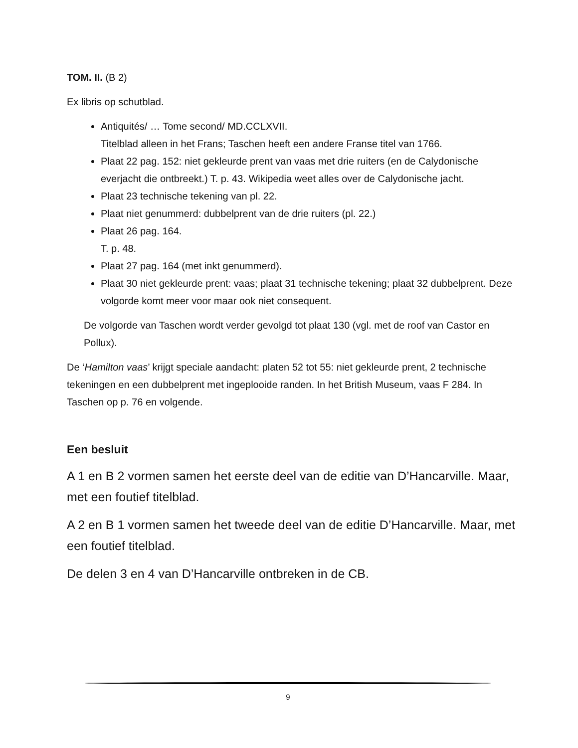TOM. II. (B 2)
Ex libris op schutblad.
Antiquités/ … Tome second/ MD.CCLXVII.
Titelblad alleen in het Frans; Taschen heeft een andere Franse titel van 1766.
Plaat 22 pag. 152: niet gekleurde prent van vaas met drie ruiters (en de Calydonische everjacht die ontbreekt.) T. p. 43. Wikipedia weet alles over de Calydonische jacht.
Plaat 23 technische tekening van pl. 22.
Plaat niet genummerd: dubbelprent van de drie ruiters (pl. 22.)
Plaat 26 pag. 164.
T. p. 48.
Plaat 27 pag. 164 (met inkt genummerd).
Plaat 30 niet gekleurde prent: vaas; plaat 31 technische tekening; plaat 32 dubbelprent. Deze volgorde komt meer voor maar ook niet consequent.
De volgorde van Taschen wordt verder gevolgd tot plaat 130 (vgl. met de roof van Castor en Pollux).
De ‘Hamilton vaas’ krijgt speciale aandacht: platen 52 tot 55: niet gekleurde prent, 2 technische tekeningen en een dubbelprent met ingeplooide randen. In het British Museum, vaas F 284. In Taschen op p. 76 en volgende.
Een besluit
A 1 en B 2 vormen samen het eerste deel van de editie van D’Hancarville. Maar, met een foutief titelblad.
A 2 en B 1 vormen samen het tweede deel van de editie D’Hancarville. Maar, met een foutief titelblad.
De delen 3 en 4 van D’Hancarville ontbreken in de CB.
9